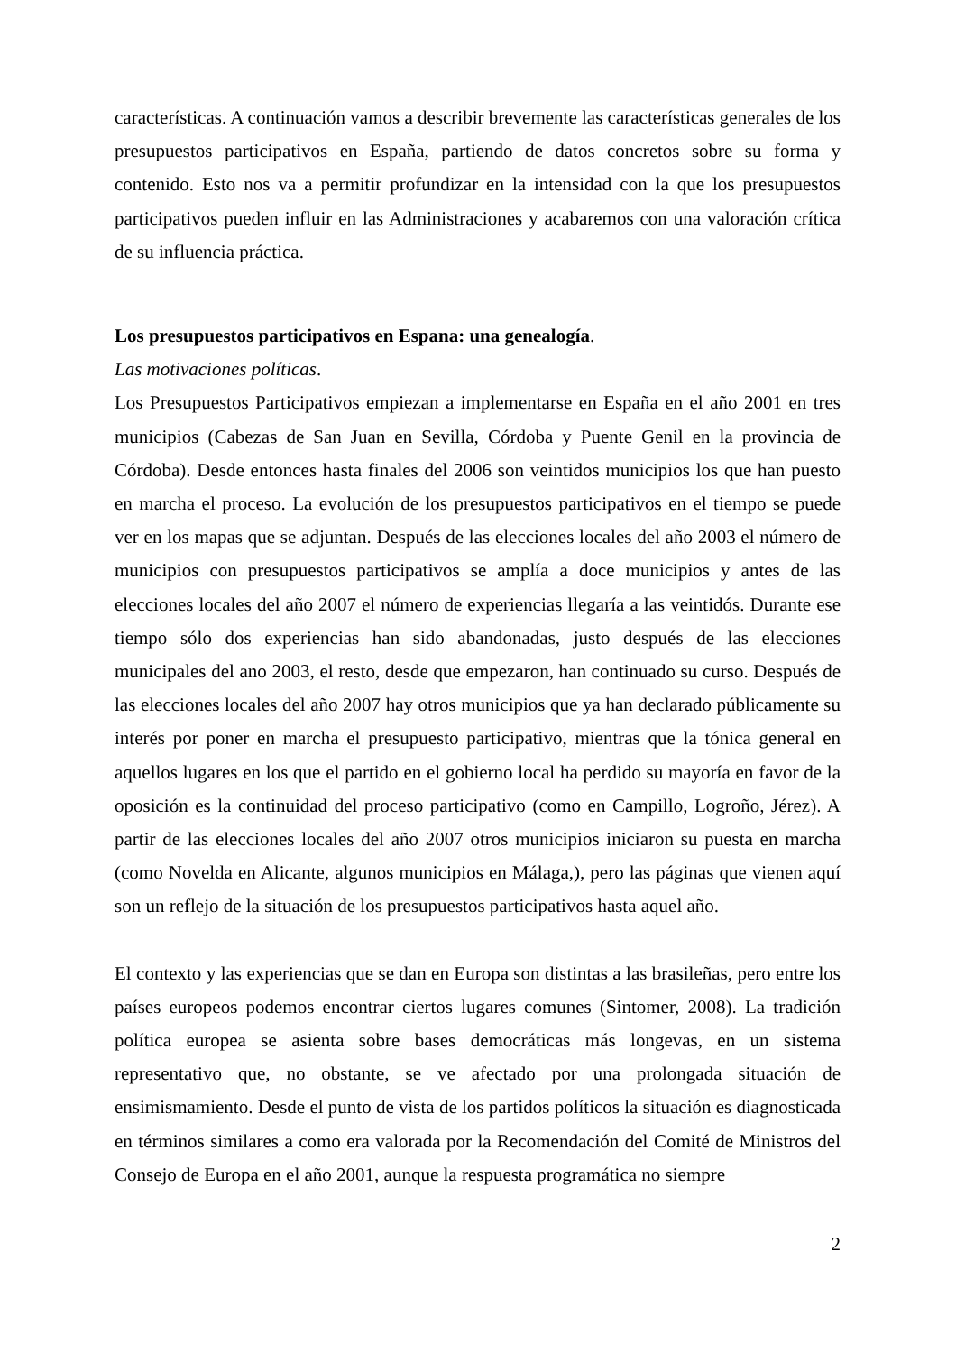características. A continuación vamos a describir brevemente las características generales de los presupuestos participativos en España, partiendo de datos concretos sobre su forma y contenido. Esto nos va a permitir profundizar en la intensidad con la que los presupuestos participativos pueden influir en las Administraciones y acabaremos con una valoración crítica de su influencia práctica.
Los presupuestos participativos en Espana: una genealogía.
Las motivaciones políticas.
Los Presupuestos Participativos empiezan a implementarse en España en el año 2001 en tres municipios (Cabezas de San Juan en Sevilla, Córdoba y Puente Genil en la provincia de Córdoba). Desde entonces hasta finales del 2006 son veintidos municipios los que han puesto en marcha el proceso. La evolución de los presupuestos participativos en el tiempo se puede ver en los mapas que se adjuntan. Después de las elecciones locales del año 2003 el número de municipios con presupuestos participativos se amplía a doce municipios y antes de las elecciones locales del año 2007 el número de experiencias llegaría a las veintidós. Durante ese tiempo sólo dos experiencias han sido abandonadas, justo después de las elecciones municipales del ano 2003, el resto, desde que empezaron, han continuado su curso. Después de las elecciones locales del año 2007 hay otros municipios que ya han declarado públicamente su interés por poner en marcha el presupuesto participativo, mientras que la tónica general en aquellos lugares en los que el partido en el gobierno local ha perdido su mayoría en favor de la oposición es la continuidad del proceso participativo (como en Campillo, Logroño, Jérez). A partir de las elecciones locales del año 2007 otros municipios iniciaron su puesta en marcha (como Novelda en Alicante, algunos municipios en Málaga,), pero las páginas que vienen aquí son un reflejo de la situación de los presupuestos participativos hasta aquel año.
El contexto y las experiencias que se dan en Europa son distintas a las brasileñas, pero entre los países europeos podemos encontrar ciertos lugares comunes (Sintomer, 2008). La tradición política europea se asienta sobre bases democráticas más longevas, en un sistema representativo que, no obstante, se ve afectado por una prolongada situación de ensimismamiento. Desde el punto de vista de los partidos políticos la situación es diagnosticada en términos similares a como era valorada por la Recomendación del Comité de Ministros del Consejo de Europa en el año 2001, aunque la respuesta programática no siempre
2